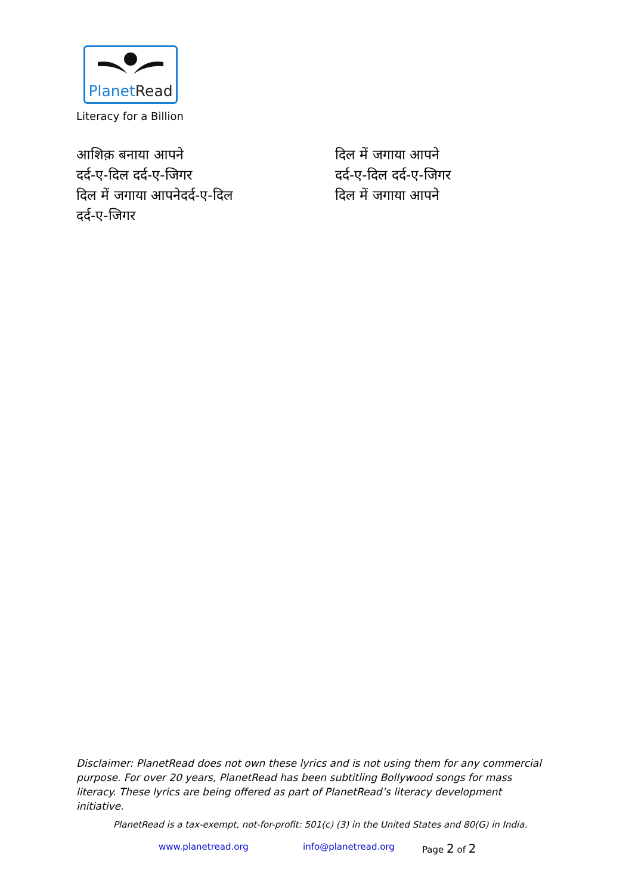PlanetRead
Literacy for a Billion
आशिक़ बनाया आपने
दर्द-ए-दिल दर्द-ए-जिगर
दिल में जगाया आपनेदर्द-ए-दिल
दर्द-ए-जिगर
दिल में जगाया आपने
दर्द-ए-दिल दर्द-ए-जिगर
दिल में जगाया आपने
Disclaimer: PlanetRead does not own these lyrics and is not using them for any commercial purpose. For over 20 years, PlanetRead has been subtitling Bollywood songs for mass literacy. These lyrics are being offered as part of PlanetRead’s literacy development initiative.
PlanetRead is a tax-exempt, not-for-profit: 501(c) (3) in the United States and 80(G) in India.
www.planetread.org info@planetread.org Page 2 of 2